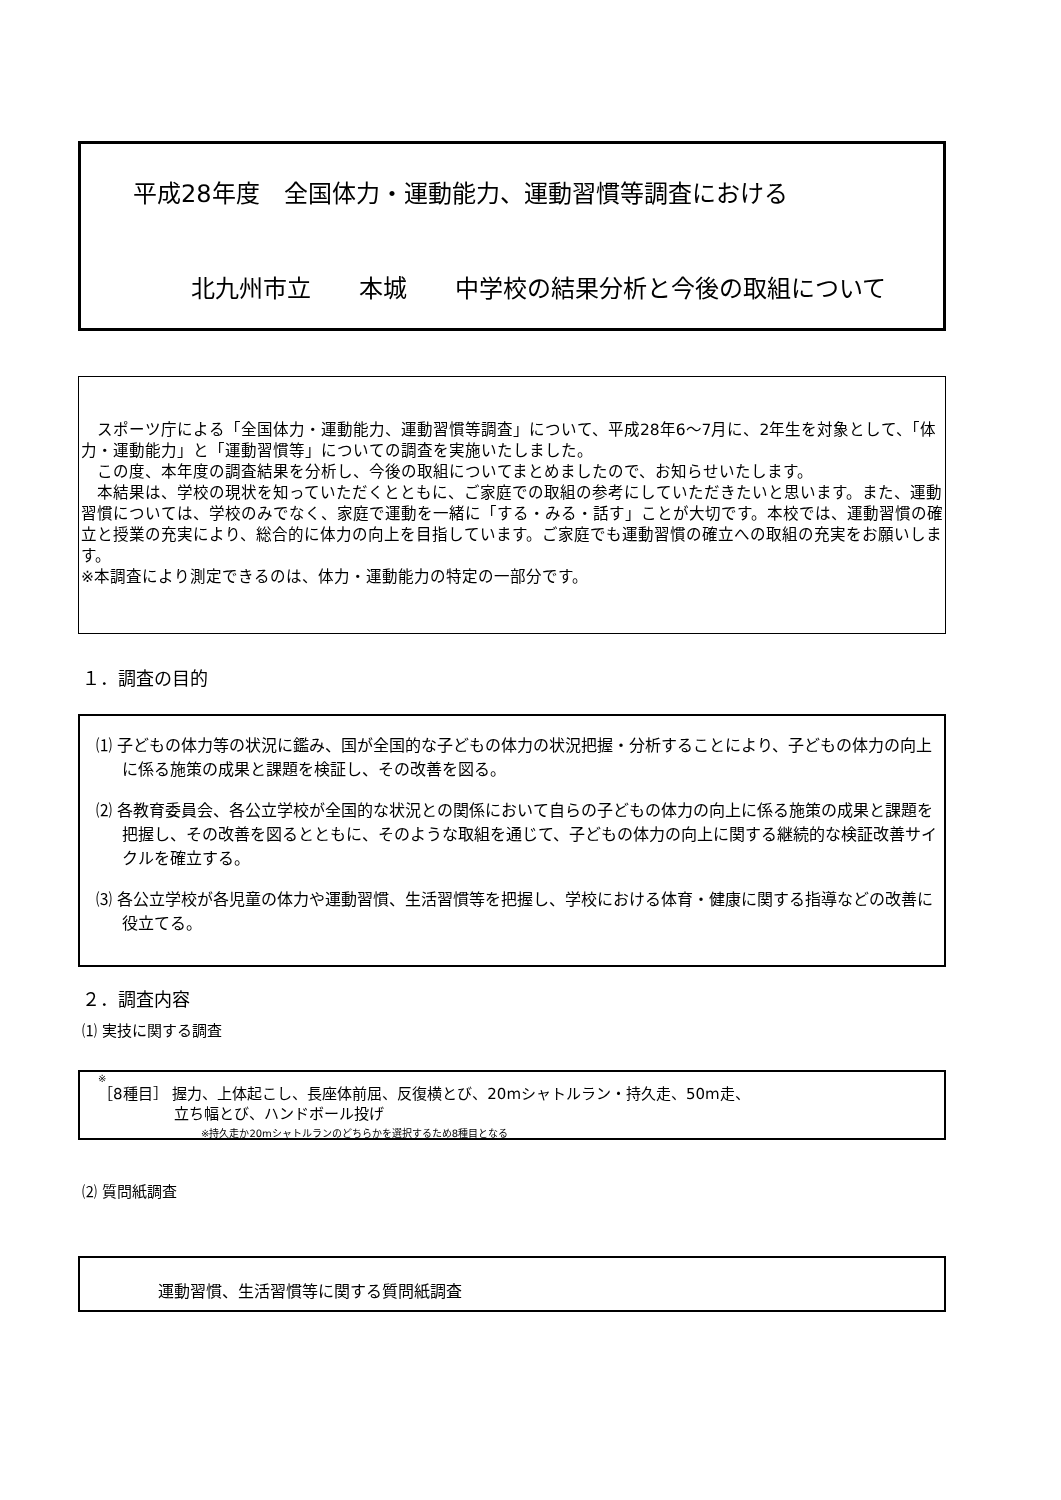平成28年度　全国体力・運動能力、運動習慣等調査における
北九州市立　　本城　　中学校の結果分析と今後の取組について
　スポーツ庁による「全国体力・運動能力、運動習慣等調査」について、平成28年6～7月に、2年生を対象として、「体力・運動能力」と「運動習慣等」についての調査を実施いたしました。
　この度、本年度の調査結果を分析し、今後の取組についてまとめましたので、お知らせいたします。
　本結果は、学校の現状を知っていただくとともに、ご家庭での取組の参考にしていただきたいと思います。また、運動習慣については、学校のみでなく、家庭で運動を一緒に「する・みる・話す」ことが大切です。本校では、運動習慣の確立と授業の充実により、総合的に体力の向上を目指しています。ご家庭でも運動習慣の確立への取組の充実をお願いします。
※本調査により測定できるのは、体力・運動能力の特定の一部分です。
１．調査の目的
⑴ 子どもの体力等の状況に鑑み、国が全国的な子どもの体力の状況把握・分析することにより、子どもの体力の向上に係る施策の成果と課題を検証し、その改善を図る。
⑵ 各教育委員会、各公立学校が全国的な状況との関係において自らの子どもの体力の向上に係る施策の成果と課題を把握し、その改善を図るとともに、そのような取組を通じて、子どもの体力の向上に関する継続的な検証改善サイクルを確立する。
⑶ 各公立学校が各児童の体力や運動習慣、生活習慣等を把握し、学校における体育・健康に関する指導などの改善に役立てる。
２．調査内容
⑴ 実技に関する調査
※
［8種目］ 握力、上体起こし、長座体前屈、反復横とび、20mシャトルラン・持久走、50m走、
立ち幅とび、ハンドボール投げ
※持久走か20mシャトルランのどちらかを選択するため8種目となる
⑵ 質問紙調査
運動習慣、生活習慣等に関する質問紙調査